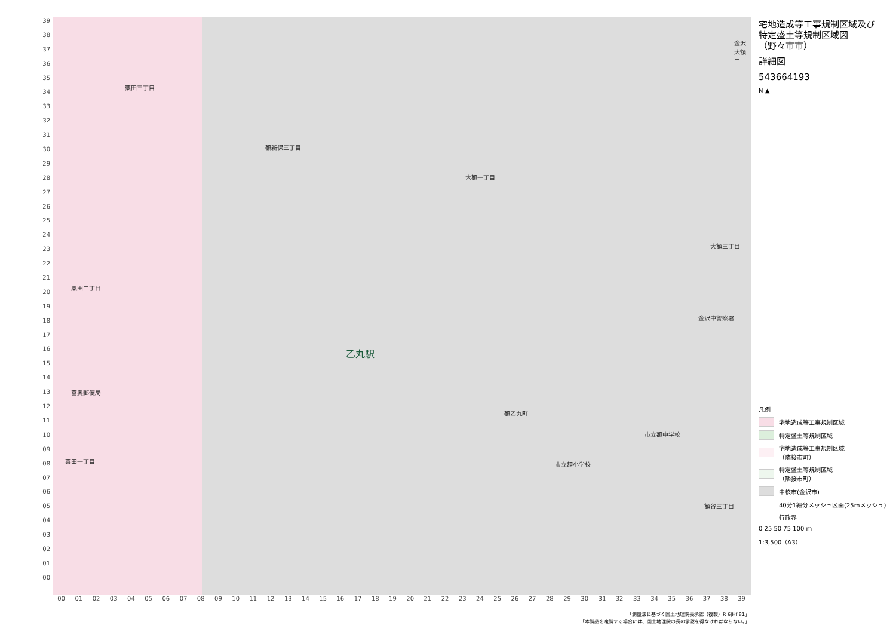39
38
37
36
35
34
33
32
31
30
29
28
27
26
25
24
23
22
21
20
19
18
17
16
15
14
13
12
11
10
09
08
07
06
05
04
03
02
01
00
粟田三丁目
額新保三丁目
大額一丁目
金沢 大額二
大額三丁目
粟田二丁目
金沢中警察署
乙丸駅
富奥郵便局
額乙丸町
市立額中学校
市立額小学校
粟田一丁目
額谷三丁目
宅地造成等工事規制区域及び
特定盛土等規制区域図
（野々市市）
詳細図
543664193
N ▲
凡例
宅地造成等工事規制区域
特定盛土等規制区域
宅地造成等工事規制区域
（隣接市町）
特定盛土等規制区域
（隣接市町）
中核市(金沢市)
40分1細分メッシュ区画(25mメッシュ)
行政界
0 25 50 75 100 m
1:3,500（A3）
00 01 02 03 04 05 06 07 08 09 10 11 12 13 14 15 16 17 18 19 20 21 22 23 24 25 26 27 28 29 30 31 32 33 34 35 36 37 38 39
「測量法に基づく国土地理院長承認（複製）R 6JHf 81」
「本製品を複製する場合には、国土地理院の長の承認を得なければならない。」